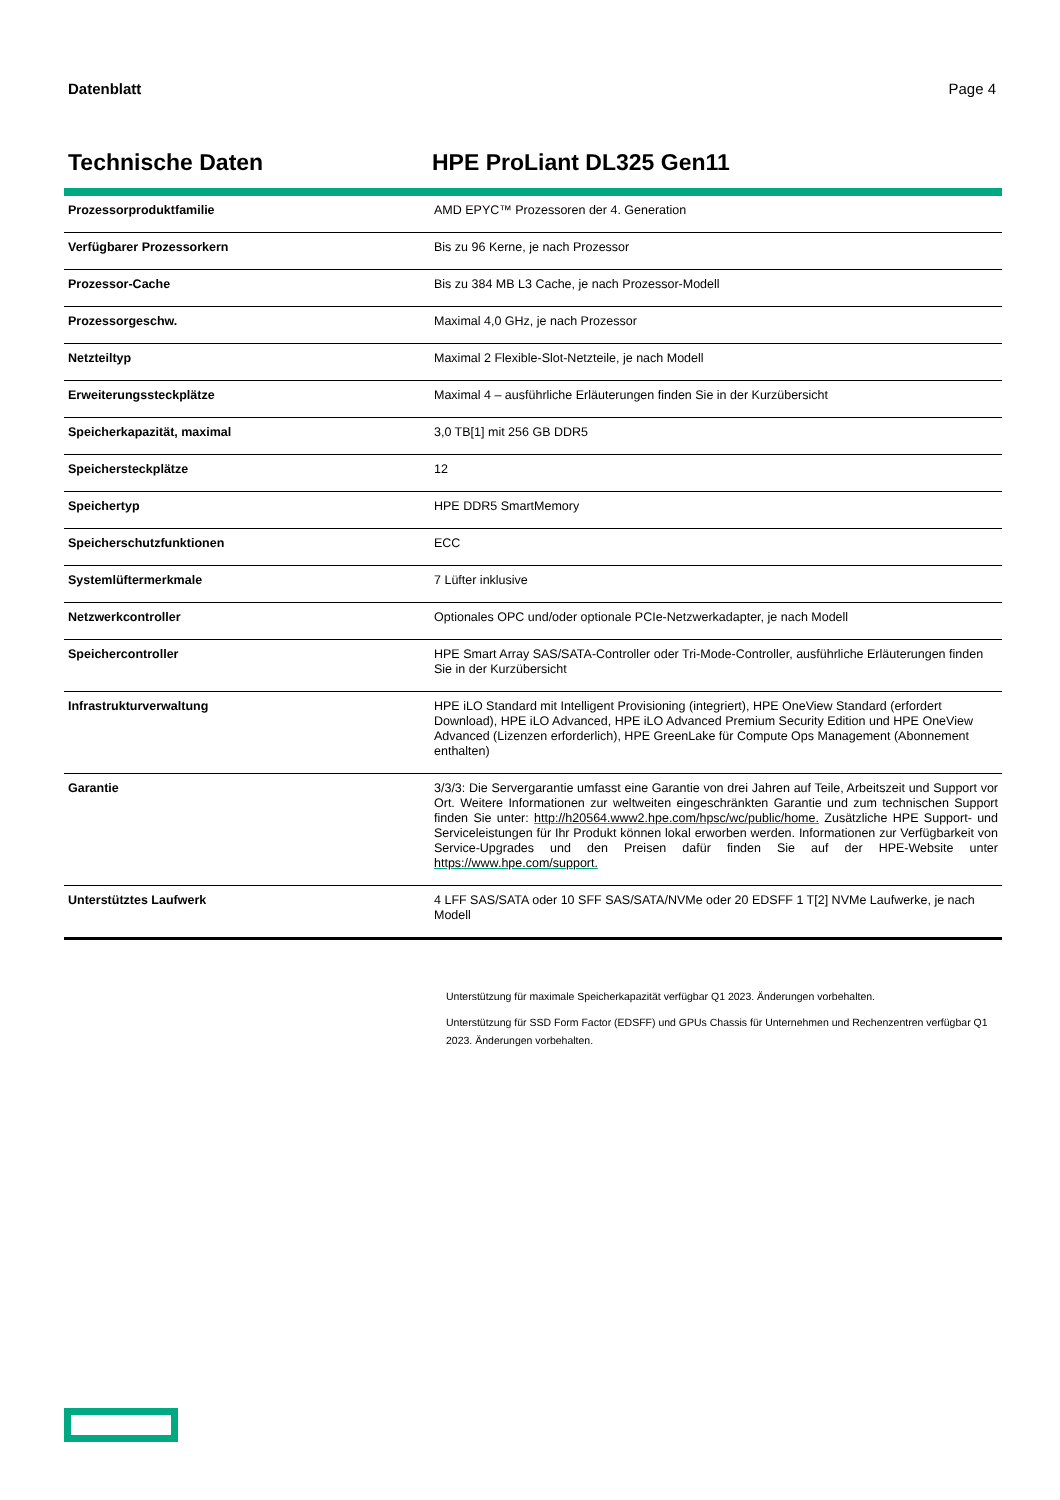Datenblatt Page 4
Technische Daten HPE ProLiant DL325 Gen11
| Prozessorproduktfamilie | AMD EPYC™ Prozessoren der 4. Generation |
| Verfügbarer Prozessorkern | Bis zu 96 Kerne, je nach Prozessor |
| Prozessor-Cache | Bis zu 384 MB L3 Cache, je nach Prozessor-Modell |
| Prozessorgeschw. | Maximal 4,0 GHz, je nach Prozessor |
| Netzteiltyp | Maximal 2 Flexible-Slot-Netzteile, je nach Modell |
| Erweiterungssteckplätze | Maximal 4 – ausführliche Erläuterungen finden Sie in der Kurzübersicht |
| Speicherkapazität, maximal | 3,0 TB[1] mit 256 GB DDR5 |
| Speichersteckplätze | 12 |
| Speichertyp | HPE DDR5 SmartMemory |
| Speicherschutzfunktionen | ECC |
| Systemlüftermerkmale | 7 Lüfter inklusive |
| Netzwerkcontroller | Optionales OPC und/oder optionale PCIe-Netzwerkadapter, je nach Modell |
| Speichercontroller | HPE Smart Array SAS/SATA-Controller oder Tri-Mode-Controller, ausführliche Erläuterungen finden Sie in der Kurzübersicht |
| Infrastrukturverwaltung | HPE iLO Standard mit Intelligent Provisioning (integriert), HPE OneView Standard (erfordert Download), HPE iLO Advanced, HPE iLO Advanced Premium Security Edition und HPE OneView Advanced (Lizenzen erforderlich), HPE GreenLake für Compute Ops Management (Abonnement enthalten) |
| Garantie | 3/3/3: Die Servergarantie umfasst eine Garantie von drei Jahren auf Teile, Arbeitszeit und Support vor Ort. Weitere Informationen zur weltweiten eingeschränkten Garantie und zum technischen Support finden Sie unter: http://h20564.www2.hpe.com/hpsc/wc/public/home. Zusätzliche HPE Support- und Serviceleistungen für Ihr Produkt können lokal erworben werden. Informationen zur Verfügbarkeit von Service-Upgrades und den Preisen dafür finden Sie auf der HPE-Website unter https://www.hpe.com/support. |
| Unterstütztes Laufwerk | 4 LFF SAS/SATA oder 10 SFF SAS/SATA/NVMe oder 20 EDSFF 1 T[2] NVMe Laufwerke, je nach Modell |
Unterstützung für maximale Speicherkapazität verfügbar Q1 2023. Änderungen vorbehalten.
Unterstützung für SSD Form Factor (EDSFF) und GPUs Chassis für Unternehmen und Rechenzentren verfügbar Q1 2023. Änderungen vorbehalten.